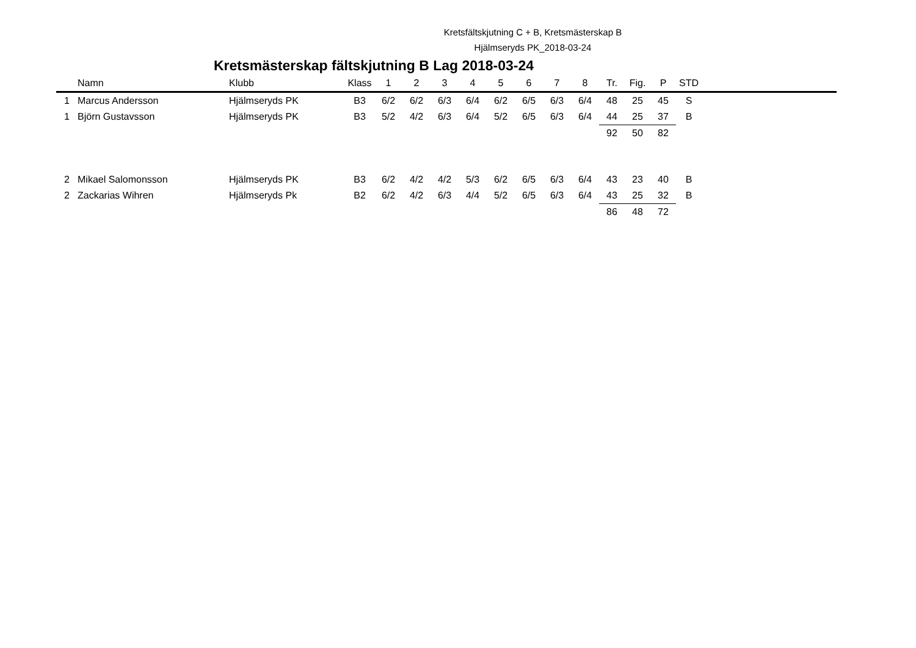Kretsfältskjutning C + B, Kretsmästerskap B
Hjälmseryds PK_2018-03-24
Kretsmästerskap fältskjutning B Lag 2018-03-24
| | Namn | Klubb | Klass | 1 | 2 | 3 | 4 | 5 | 6 | 7 | 8 | Tr. | Fig. | P | STD | |
| --- | --- | --- | --- | --- | --- | --- | --- | --- | --- | --- | --- | --- | --- | --- | --- | --- |
| 1 | Marcus Andersson | Hjälmseryds PK | B3 | 6/2 | 6/2 | 6/3 | 6/4 | 6/2 | 6/5 | 6/3 | 6/4 | 48 | 25 | 45 | S | |
| 1 | Björn Gustavsson | Hjälmseryds PK | B3 | 5/2 | 4/2 | 6/3 | 6/4 | 5/2 | 6/5 | 6/3 | 6/4 | 44 | 25 | 37 | B | |
| | | | | | | | | | | | | 92 | 50 | 82 | | |
| 2 | Mikael Salomonsson | Hjälmseryds PK | B3 | 6/2 | 4/2 | 4/2 | 5/3 | 6/2 | 6/5 | 6/3 | 6/4 | 43 | 23 | 40 | B | |
| 2 | Zackarias Wihren | Hjälmseryds Pk | B2 | 6/2 | 4/2 | 6/3 | 4/4 | 5/2 | 6/5 | 6/3 | 6/4 | 43 | 25 | 32 | B | |
| | | | | | | | | | | | | 86 | 48 | 72 | | |